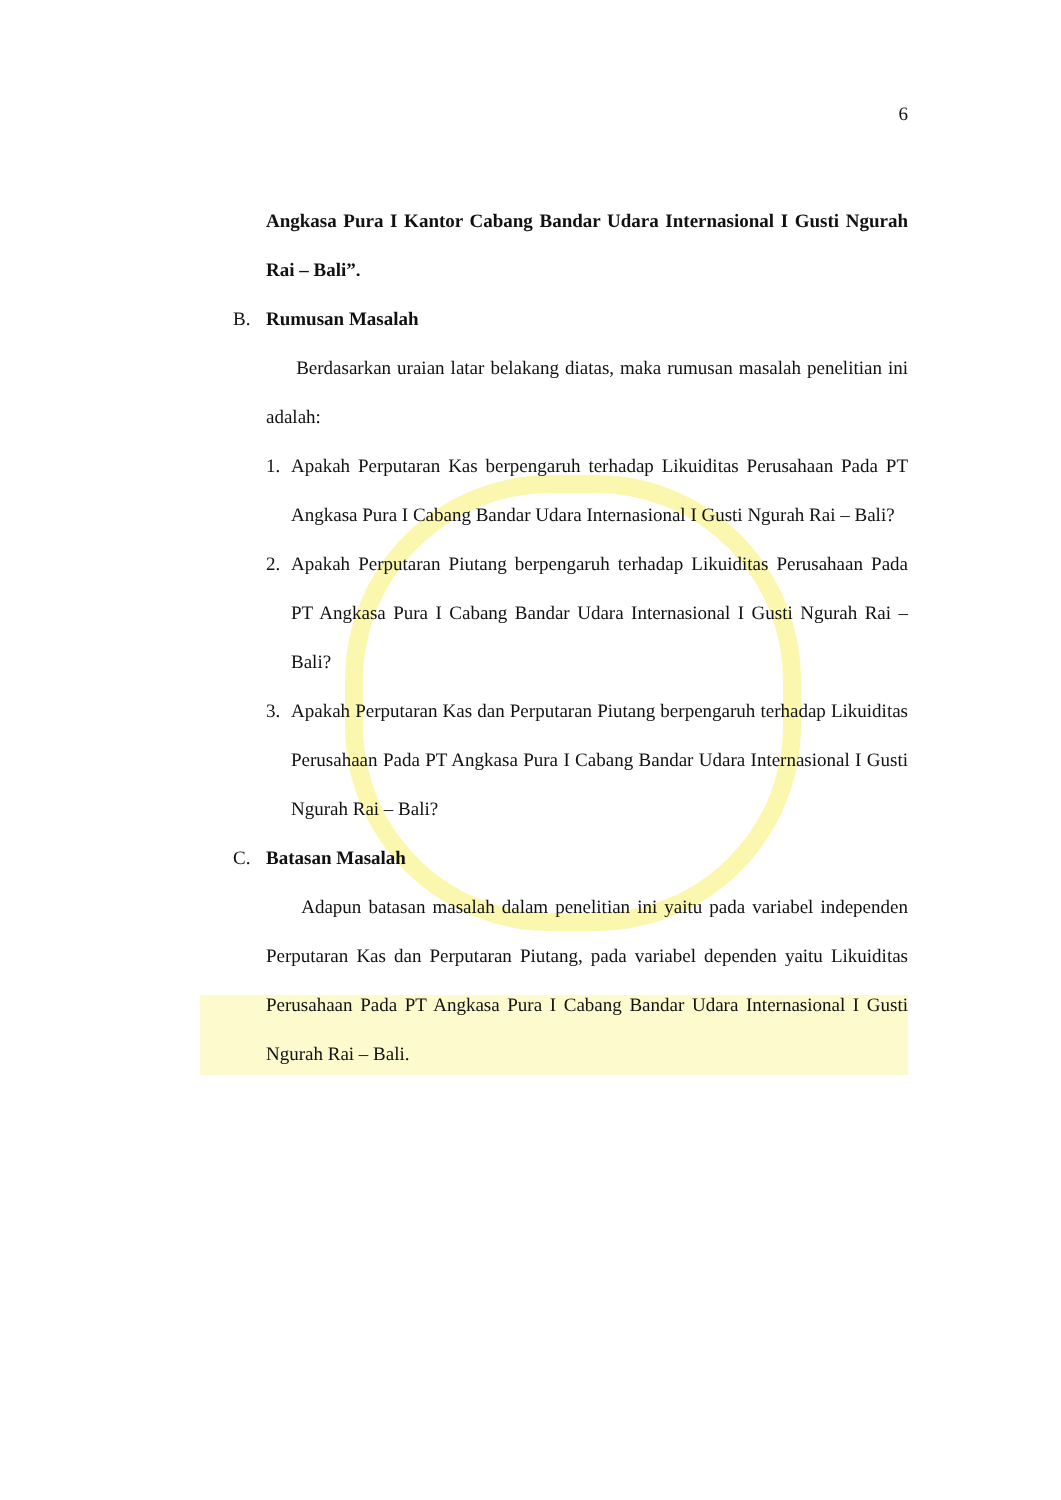6
Angkasa Pura I Kantor Cabang Bandar Udara Internasional I Gusti Ngurah Rai – Bali”.
B. Rumusan Masalah
Berdasarkan uraian latar belakang diatas, maka rumusan masalah penelitian ini adalah:
1. Apakah Perputaran Kas berpengaruh terhadap Likuiditas Perusahaan Pada PT Angkasa Pura I Cabang Bandar Udara Internasional I Gusti Ngurah Rai – Bali?
2. Apakah Perputaran Piutang berpengaruh terhadap Likuiditas Perusahaan Pada PT Angkasa Pura I Cabang Bandar Udara Internasional I Gusti Ngurah Rai – Bali?
3. Apakah Perputaran Kas dan Perputaran Piutang berpengaruh terhadap Likuiditas Perusahaan Pada PT Angkasa Pura I Cabang Bandar Udara Internasional I Gusti Ngurah Rai – Bali?
C. Batasan Masalah
Adapun batasan masalah dalam penelitian ini yaitu pada variabel independen Perputaran Kas dan Perputaran Piutang, pada variabel dependen yaitu Likuiditas Perusahaan Pada PT Angkasa Pura I Cabang Bandar Udara Internasional I Gusti Ngurah Rai – Bali.